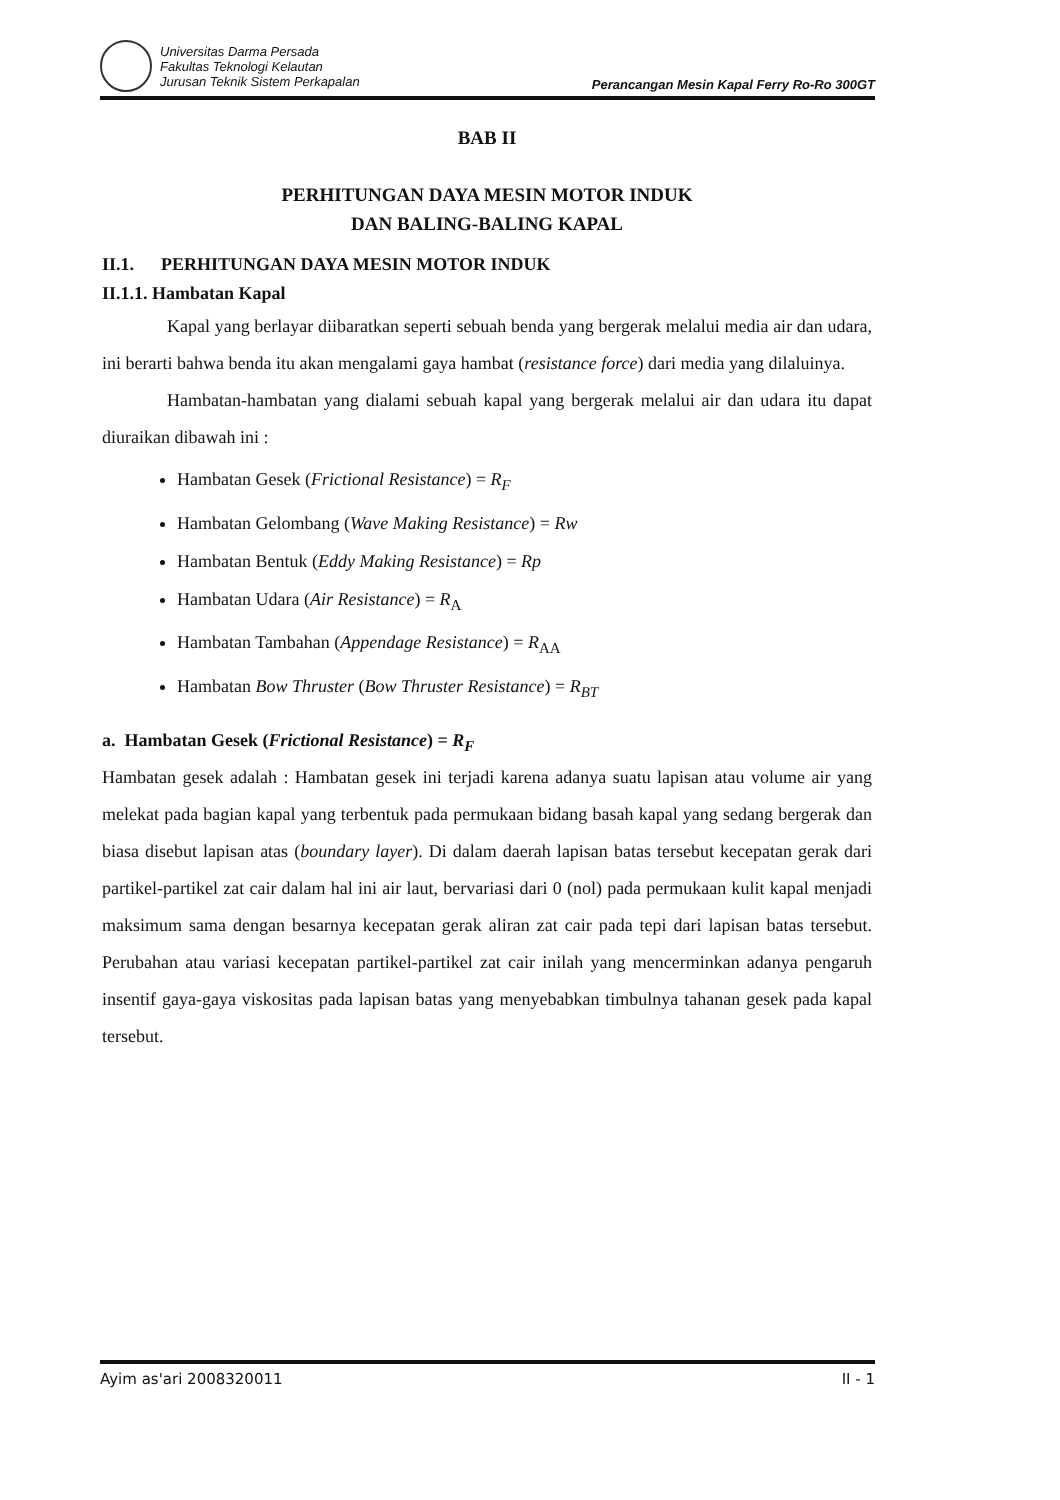Universitas Darma Persada
Fakultas Teknologi Kelautan
Jurusan Teknik Sistem Perkapalan
Perancangan Mesin Kapal Ferry Ro-Ro 300GT
BAB II
PERHITUNGAN DAYA MESIN MOTOR INDUK
DAN BALING-BALING KAPAL
II.1. PERHITUNGAN DAYA MESIN MOTOR INDUK
II.1.1. Hambatan Kapal
Kapal yang berlayar diibaratkan seperti sebuah benda yang bergerak melalui media air dan udara, ini berarti bahwa benda itu akan mengalami gaya hambat (resistance force) dari media yang dilaluinya.
Hambatan-hambatan yang dialami sebuah kapal yang bergerak melalui air dan udara itu dapat diuraikan dibawah ini :
Hambatan Gesek (Frictional Resistance) = R<sub>F</sub>
Hambatan Gelombang (Wave Making Resistance) = Rw
Hambatan Bentuk (Eddy Making Resistance) = Rp
Hambatan Udara (Air Resistance) = R<sub>A</sub>
Hambatan Tambahan (Appendage Resistance) = R<sub>AA</sub>
Hambatan Bow Thruster (Bow Thruster Resistance) = R<sub>BT</sub>
a. Hambatan Gesek (Frictional Resistance) = R<sub>F</sub>
Hambatan gesek adalah : Hambatan gesek ini terjadi karena adanya suatu lapisan atau volume air yang melekat pada bagian kapal yang terbentuk pada permukaan bidang basah kapal yang sedang bergerak dan biasa disebut lapisan atas (boundary layer). Di dalam daerah lapisan batas tersebut kecepatan gerak dari partikel-partikel zat cair dalam hal ini air laut, bervariasi dari 0 (nol) pada permukaan kulit kapal menjadi maksimum sama dengan besarnya kecepatan gerak aliran zat cair pada tepi dari lapisan batas tersebut. Perubahan atau variasi kecepatan partikel-partikel zat cair inilah yang mencerminkan adanya pengaruh insentif gaya-gaya viskositas pada lapisan batas yang menyebabkan timbulnya tahanan gesek pada kapal tersebut.
Ayim as'ari 2008320011 II - 1